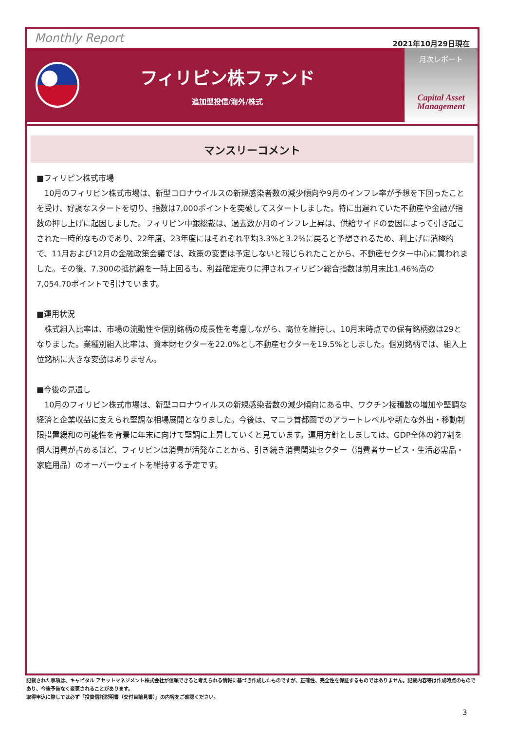Monthly Report
2021年10月29日現在
フィリピン株ファンド
追加型投信/海外/株式
月次レポート
Capital Asset
Management
マンスリーコメント
■フィリピン株式市場
　10月のフィリピン株式市場は、新型コロナウイルスの新規感染者数の減少傾向や9月のインフレ率が予想を下回ったことを受け、好調なスタートを切り、指数は7,000ポイントを突破してスタートしました。特に出遅れていた不動産や金融が指数の押し上げに起因しました。フィリピン中銀総裁は、過去数か月のインフレ上昇は、供給サイドの要因によって引き起こされた一時的なものであり、22年度、23年度にはそれぞれ平均3.3%と3.2%に戻ると予想されるため、利上げに消極的で、11月および12月の金融政策会議では、政策の変更は予定しないと報じられたことから、不動産セクター中心に買われました。その後、7,300の抵抗線を一時上回るも、利益確定売りに押されフィリピン総合指数は前月末比1.46%高の7,054.70ポイントで引けています。
■運用状況
　株式組入比率は、市場の流動性や個別銘柄の成長性を考慮しながら、高位を維持し、10月末時点での保有銘柄数は29となりました。業種別組入比率は、資本財セクターを22.0%とし不動産セクターを19.5%としました。個別銘柄では、組入上位銘柄に大きな変動はありません。
■今後の見通し
　10月のフィリピン株式市場は、新型コロナウイルスの新規感染者数の減少傾向にある中、ワクチン接種数の増加や堅調な経済と企業収益に支えられ堅調な相場展開となりました。今後は、マニラ首都圏でのアラートレベルや新たな外出・移動制限措置緩和の可能性を背景に年末に向けて堅調に上昇していくと見ています。運用方針としましては、GDP全体の約7割を個人消費が占めるほど、フィリピンは消費が活発なことから、引き続き消費関連セクター（消費者サービス・生活必需品・家庭用品）のオーバーウェイトを維持する予定です。
記載された事項は、キャピタル アセットマネジメント株式会社が信頼できると考えられる情報に基づき作成したものですが、正確性、完全性を保証するものではありません。記載内容等は作成時点のものであり、今後予告なく変更されることがあります。
取得申込に際しては必ず「投資信託説明書（交付目論見書）」の内容をご確認ください。
3